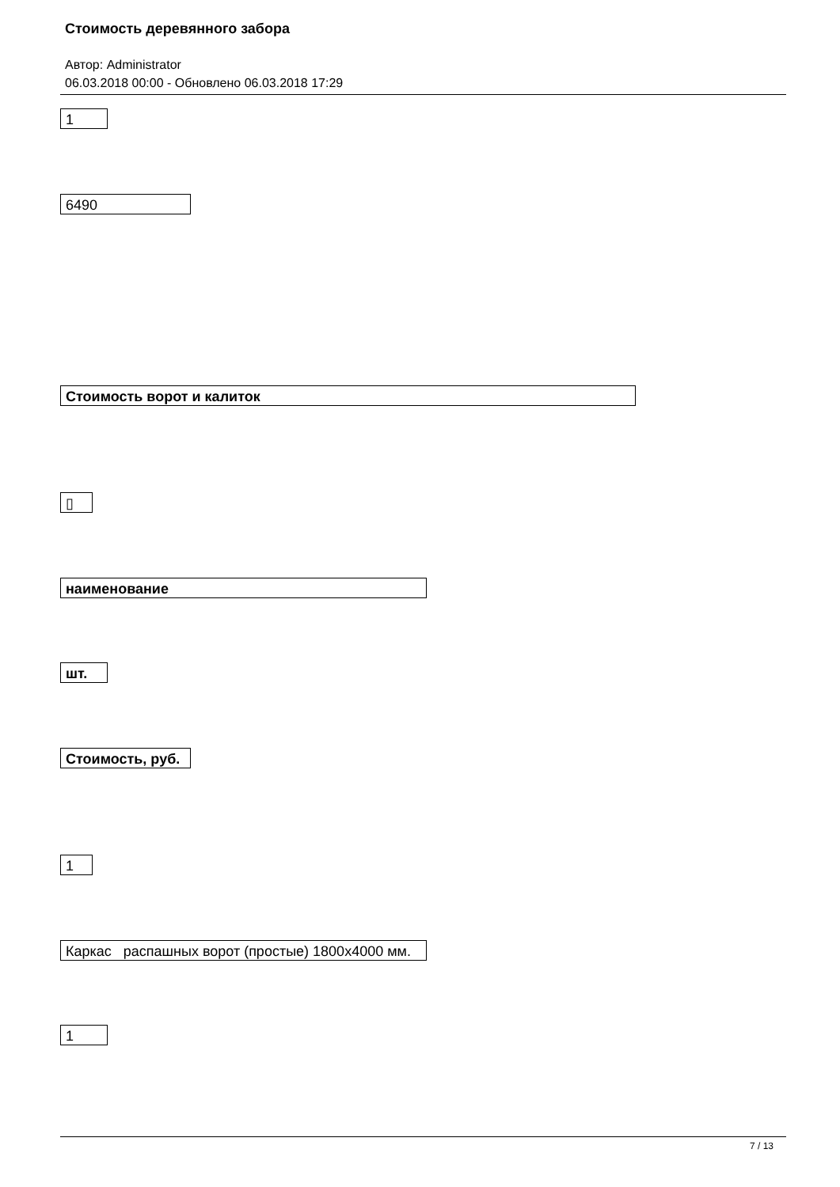Стоимость деревянного забора
Автор: Administrator
06.03.2018 00:00 - Обновлено 06.03.2018 17:29
1
6490
Стоимость ворот и калиток
▯
наименование
шт.
Стоимость, руб.
1
Каркас распашных ворот (простые) 1800х4000 мм.
1
7 / 13